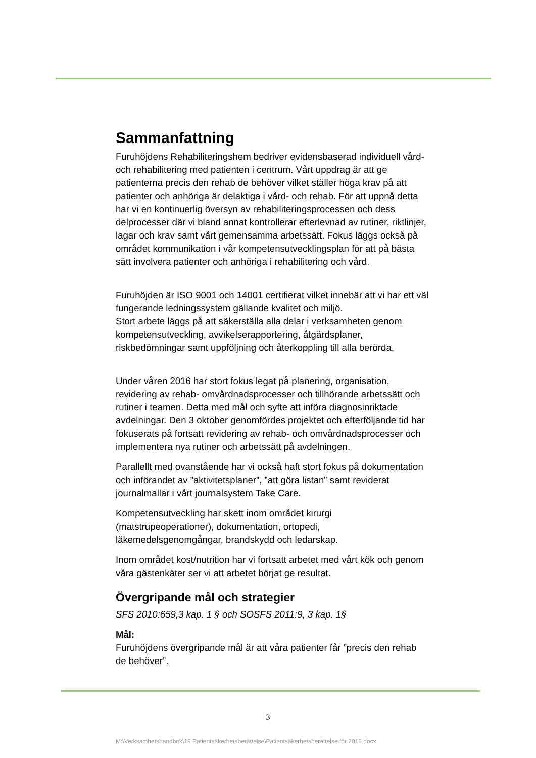Sammanfattning
Furuhöjdens Rehabiliteringshem bedriver evidensbaserad individuell vård- och rehabilitering med patienten i centrum. Vårt uppdrag är att ge patienterna precis den rehab de behöver vilket ställer höga krav på att patienter och anhöriga är delaktiga i vård- och rehab. För att uppnå detta har vi en kontinuerlig översyn av rehabiliteringsprocessen och dess delprocesser där vi bland annat kontrollerar efterlevnad av rutiner, riktlinjer, lagar och krav samt vårt gemensamma arbetssätt. Fokus läggs också på området kommunikation i vår kompetensutvecklingsplan för att på bästa sätt involvera patienter och anhöriga i rehabilitering och vård.
Furuhöjden är ISO 9001 och 14001 certifierat vilket innebär att vi har ett väl fungerande ledningssystem gällande kvalitet och miljö.
Stort arbete läggs på att säkerställa alla delar i verksamheten genom kompetensutveckling, avvikelserapportering, åtgärdsplaner, riskbedömningar samt uppföljning och återkoppling till alla berörda.
Under våren 2016 har stort fokus legat på planering, organisation, revidering av rehab- omvårdnadsprocesser och tillhörande arbetssätt och rutiner i teamen. Detta med mål och syfte att införa diagnosinriktade avdelningar. Den 3 oktober genomfördes projektet och efterföljande tid har fokuserats på fortsatt revidering av rehab- och omvårdnadsprocesser och implementera nya rutiner och arbetssätt på avdelningen.
Parallellt med ovanstående har vi också haft stort fokus på dokumentation och införandet av ”aktivitetsplaner”, ”att göra listan” samt reviderat journalmallar i vårt journalsystem Take Care.
Kompetensutveckling har skett inom området kirurgi (matstrupeoperationer), dokumentation, ortopedi, läkemedelsgenomgångar, brandskydd och ledarskap.
Inom området kost/nutrition har vi fortsatt arbetet med vårt kök och genom våra gästenkäter ser vi att arbetet börjat ge resultat.
Övergripande mål och strategier
SFS 2010:659,3 kap. 1 § och SOSFS 2011:9, 3 kap. 1§
Mål:
Furuhöjdens övergripande mål är att våra patienter får ”precis den rehab de behöver”.
3
M:\Verksamhetshandbok\19 Patientsäkerhetsberättelse\Patientsäkerhetsberättelse för 2016.docx